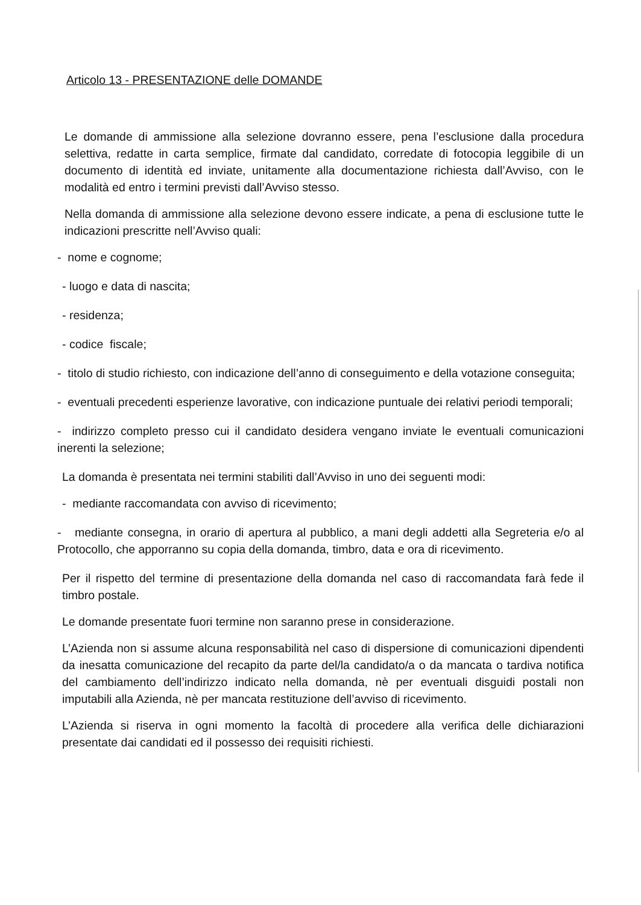Articolo 13 - PRESENTAZIONE delle DOMANDE
Le domande di ammissione alla selezione dovranno essere, pena l’esclusione dalla procedura selettiva, redatte in carta semplice, firmate dal candidato, corredate di fotocopia leggibile di un documento di identità ed inviate, unitamente alla documentazione richiesta dall’Avviso, con le modalità ed entro i termini previsti dall’Avviso stesso.
Nella domanda di ammissione alla selezione devono essere indicate, a pena di esclusione tutte le indicazioni prescritte nell’Avviso quali:
- nome e cognome;
- luogo e data di nascita;
- residenza;
- codice fiscale;
- titolo di studio richiesto, con indicazione dell’anno di conseguimento e della votazione conseguita;
- eventuali precedenti esperienze lavorative, con indicazione puntuale dei relativi periodi temporali;
- indirizzo completo presso cui il candidato desidera vengano inviate le eventuali comunicazioni inerenti la selezione;
La domanda è presentata nei termini stabiliti dall’Avviso in uno dei seguenti modi:
- mediante raccomandata con avviso di ricevimento;
- mediante consegna, in orario di apertura al pubblico, a mani degli addetti alla Segreteria e/o al Protocollo, che apporranno su copia della domanda, timbro, data e ora di ricevimento.
Per il rispetto del termine di presentazione della domanda nel caso di raccomandata farà fede il timbro postale.
Le domande presentate fuori termine non saranno prese in considerazione.
L’Azienda non si assume alcuna responsabilità nel caso di dispersione di comunicazioni dipendenti da inesatta comunicazione del recapito da parte del/la candidato/a o da mancata o tardiva notifica del cambiamento dell’indirizzo indicato nella domanda, nè per eventuali disguidi postali non imputabili alla Azienda, nè per mancata restituzione dell’avviso di ricevimento.
L’Azienda si riserva in ogni momento la facoltà di procedere alla verifica delle dichiarazioni presentate dai candidati ed il possesso dei requisiti richiesti.